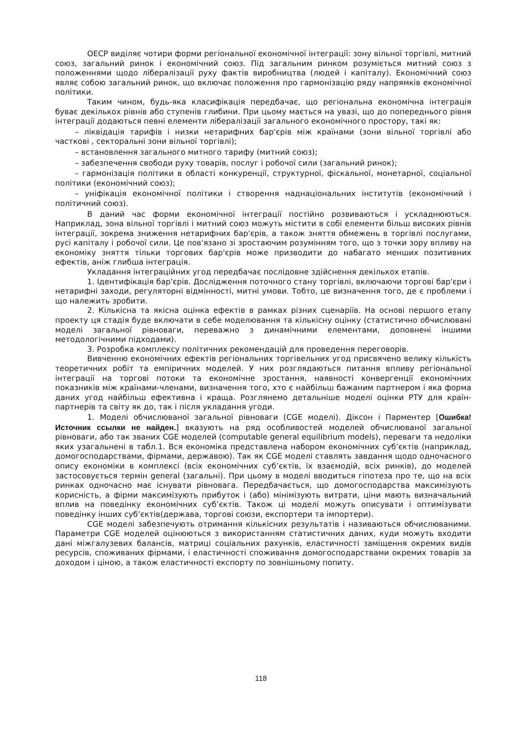ОЕСР виділяє чотири форми регіональної економічної інтеграції: зону вільної торгівлі, митний союз, загальний ринок і економічний союз. Під загальним ринком розуміється митний союз з положеннями щодо лібералізації руху фактів виробництва (людей і капіталу). Економічний союз являє собою загальний ринок, що включає положення про гармонізацію ряду напрямків економічної політики.
Таким чином, будь-яка класифікація передбачає, що регіональна економічна інтеграція буває декількох рівнів або ступенів глибини. При цьому мається на увазі, що до попереднього рівня інтеграції додаються певні елементи лібералізації загального економічного простору, такі як:
– ліквідація тарифів і низки нетарифних бар'єрів між країнами (зони вільної торгівлі або часткові , секторальні зони вільної торгівлі);
– встановлення загального митного тарифу (митний союз);
– забезпечення свободи руху товарів, послуг і робочої сили (загальний ринок);
– гармонізація політики в області конкуренції, структурної, фіскальної, монетарної, соціальної політики (економічний союз);
– уніфікація економічної політики і створення наднаціональних інститутів (економічний і політичний союз).
В даний час форми економічної інтеграції постійно розвиваються і ускладнюються. Наприклад, зона вільної торгівлі і митний союз можуть містити в собі елементи більш високих рівнів інтеграції, зокрема зниження нетарифних бар'єрів, а також зняття обмежень в торгівлі послугами, русі капіталу і робочої сили. Це пов'язано зі зростаючим розумінням того, що з точки зору впливу на економіку зняття тільки торгових бар'єрів може призводити до набагато менших позитивних ефектів, аніж глибша інтеграція.
Укладання інтеграційних угод передбачає послідовне здійснення декількох етапів.
1. Ідентифікація бар'єрів. Дослідження поточного стану торгівлі, включаючи торгові бар'єри і нетарифні заходи, регуляторні відмінності, митні умови. Тобто, це визначення того, де є проблеми і що належить зробити.
2. Кількісна та якісна оцінка ефектів в рамках різних сценаріїв. На основі першого етапу проекту ця стадія буде включати в себе моделювання та кількісну оцінку (статистично обчислювані моделі загальної рівноваги, переважно з динамічними елементами, доповнені іншими методологічними підходами).
3. Розробка комплексу політичних рекомендацій для проведення переговорів.
Вивченню економічних ефектів регіональних торгівельних угод присвячено велику кількість теоретичних робіт та емпіричних моделей. У них розглядаються питання впливу регіональної інтеграції на торгові потоки та економічне зростання, наявності конвергенції економічних показників між країнами-членами, визначення того, хто є найбільш бажаним партнером і яка форма даних угод найбільш ефективна і краща. Розглянемо детальніше моделі оцінки РТУ для країн-партнерів та світу як до, так і після укладання угоди.
1. Моделі обчислюваної загальної рівноваги (CGE моделі). Діксон і Парментер [Ошибка! Источник ссылки не найден.] вказують на ряд особливостей моделей обчислюваної загальної рівноваги, або так званих CGE моделей (computable general equilibrium models), переваги та недоліки яких узагальнені в табл.1. Вся економіка представлена набором економічних суб’єктів (наприклад, домогосподарствами, фірмами, державою). Так як CGE моделі ставлять завдання щодо одночасного опису економіки в комплексі (всіх економічних суб’єктів, їх взаємодій, всіх ринків), до моделей застосовується термін general (загальні). При цьому в моделі вводиться гіпотеза про те, що на всіх ринках одночасно має існувати рівновага. Передбачається, що домогосподарства максимізують корисність, а фірми максимізують прибуток і (або) мінімізують витрати, ціни мають визначальний вплив на поведінку економічних суб’єктів. Також ці моделі можуть описувати і оптимізувати поведінку інших суб’єктів(держава, торгові союзи, експортери та імпортери).
CGE моделі забезпечують отримання кількісних результатів і називаються обчислюваними. Параметри CGE моделей оцінюються з використанням статистичних даних, куди можуть входити дані міжгалузевих балансів, матриці соціальних рахунків, еластичності заміщення окремих видів ресурсів, споживаних фірмами, і еластичності споживання домогосподарствами окремих товарів за доходом і ціною, а також еластичності експорту по зовнішньому попиту.
118